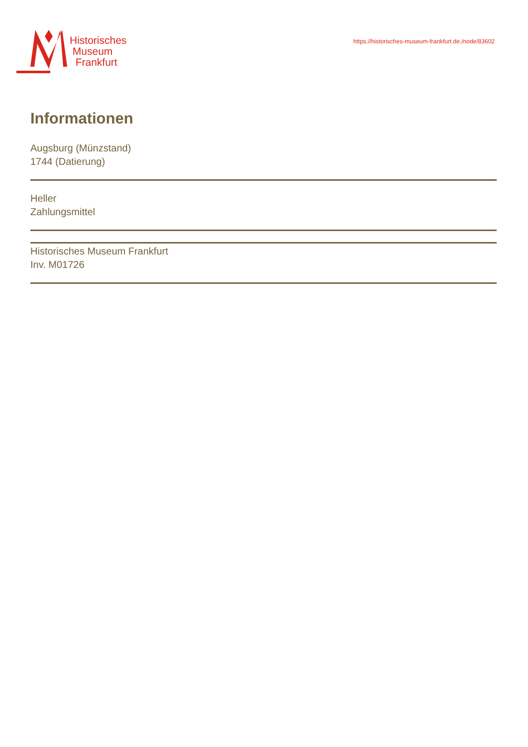Historisches
Museum
Frankfurt
https://historisches-museum-frankfurt.de./node/83602
Informationen
Augsburg (Münzstand)
1744 (Datierung)
Heller
Zahlungsmittel
Historisches Museum Frankfurt
Inv. M01726